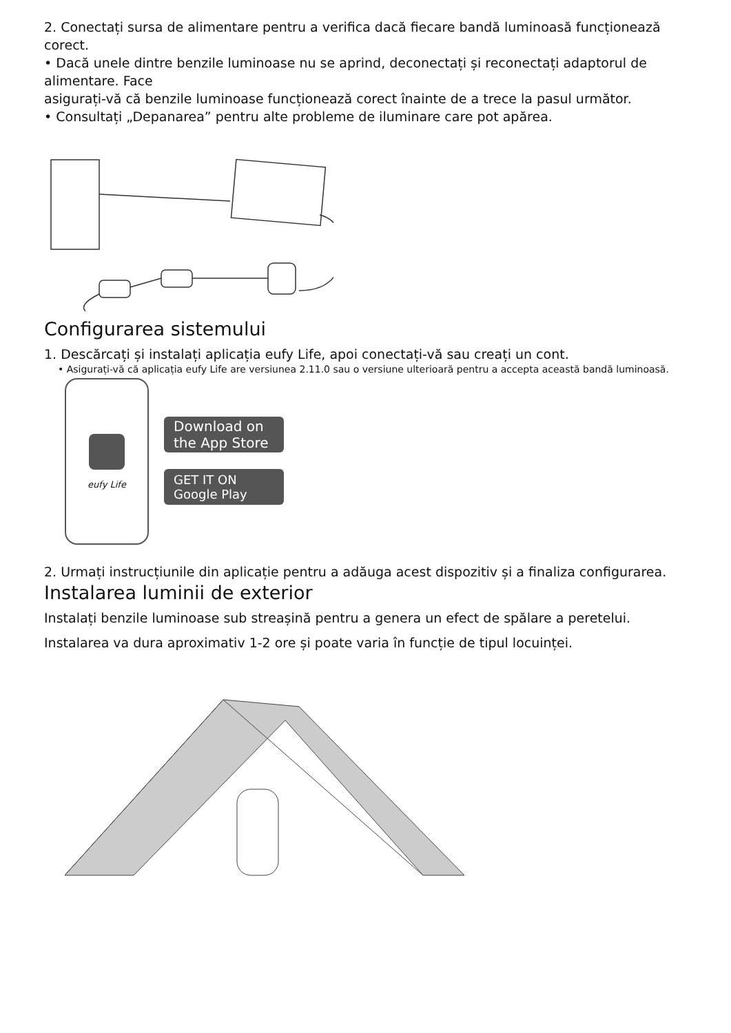2. Conectați sursa de alimentare pentru a verifica dacă fiecare bandă luminoasă funcționează corect.
• Dacă unele dintre benzile luminoase nu se aprind, deconectați și reconectați adaptorul de alimentare. Face
asigurați-vă că benzile luminoase funcționează corect înainte de a trece la pasul următor.
• Consultați „Depanarea” pentru alte probleme de iluminare care pot apărea.
Configurarea sistemului
1. Descărcați și instalați aplicația eufy Life, apoi conectați-vă sau creați un cont.
• Asigurați-vă că aplicația eufy Life are versiunea 2.11.0 sau o versiune ulterioară pentru a accepta această bandă luminoasă.
eufy Life
Download on the App Store
GET IT ON Google Play
2. Urmați instrucțiunile din aplicație pentru a adăuga acest dispozitiv și a finaliza configurarea.
Instalarea luminii de exterior
Instalați benzile luminoase sub streașină pentru a genera un efect de spălare a peretelui.
Instalarea va dura aproximativ 1-2 ore și poate varia în funcție de tipul locuinței.